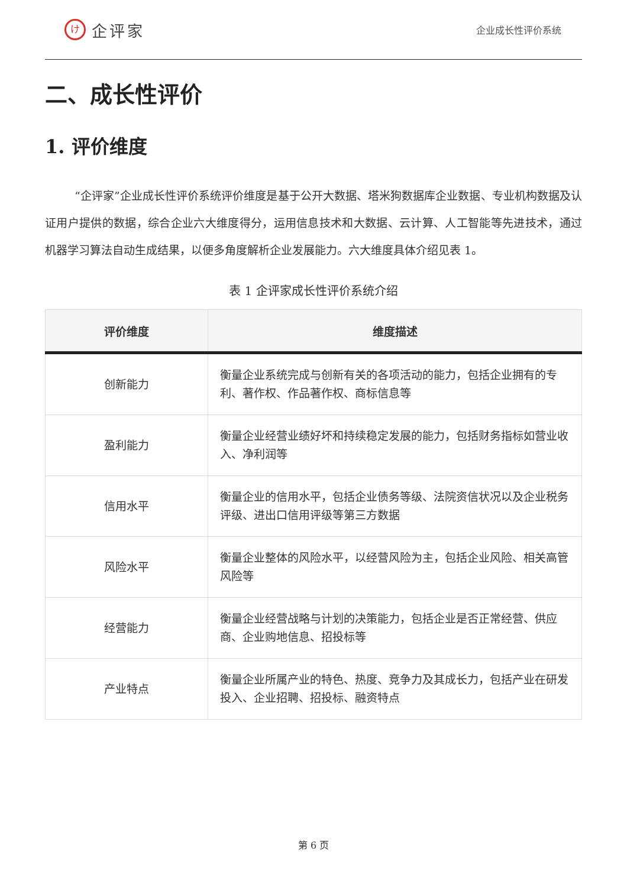け
企评家
企业成长性评价系统
二、成长性评价
1. 评价维度
“企评家”企业成长性评价系统评价维度是基于公开大数据、塔米狗数据库企业数据、专业机构数据及认证用户提供的数据，综合企业六大维度得分，运用信息技术和大数据、云计算、人工智能等先进技术，通过机器学习算法自动生成结果，以便多角度解析企业发展能力。六大维度具体介绍见表 1。
表 1 企评家成长性评价系统介绍
| 评价维度 | 维度描述 |
| --- | --- |
| 创新能力 | 衡量企业系统完成与创新有关的各项活动的能力，包括企业拥有的专利、著作权、作品著作权、商标信息等 |
| 盈利能力 | 衡量企业经营业绩好坏和持续稳定发展的能力，包括财务指标如营业收入、净利润等 |
| 信用水平 | 衡量企业的信用水平，包括企业债务等级、法院资信状况以及企业税务评级、进出口信用评级等第三方数据 |
| 风险水平 | 衡量企业整体的风险水平，以经营风险为主，包括企业风险、相关高管风险等 |
| 经营能力 | 衡量企业经营战略与计划的决策能力，包括企业是否正常经营、供应商、企业购地信息、招投标等 |
| 产业特点 | 衡量企业所属产业的特色、热度、竞争力及其成长力，包括产业在研发投入、企业招聘、招投标、融资特点 |
第 6 页